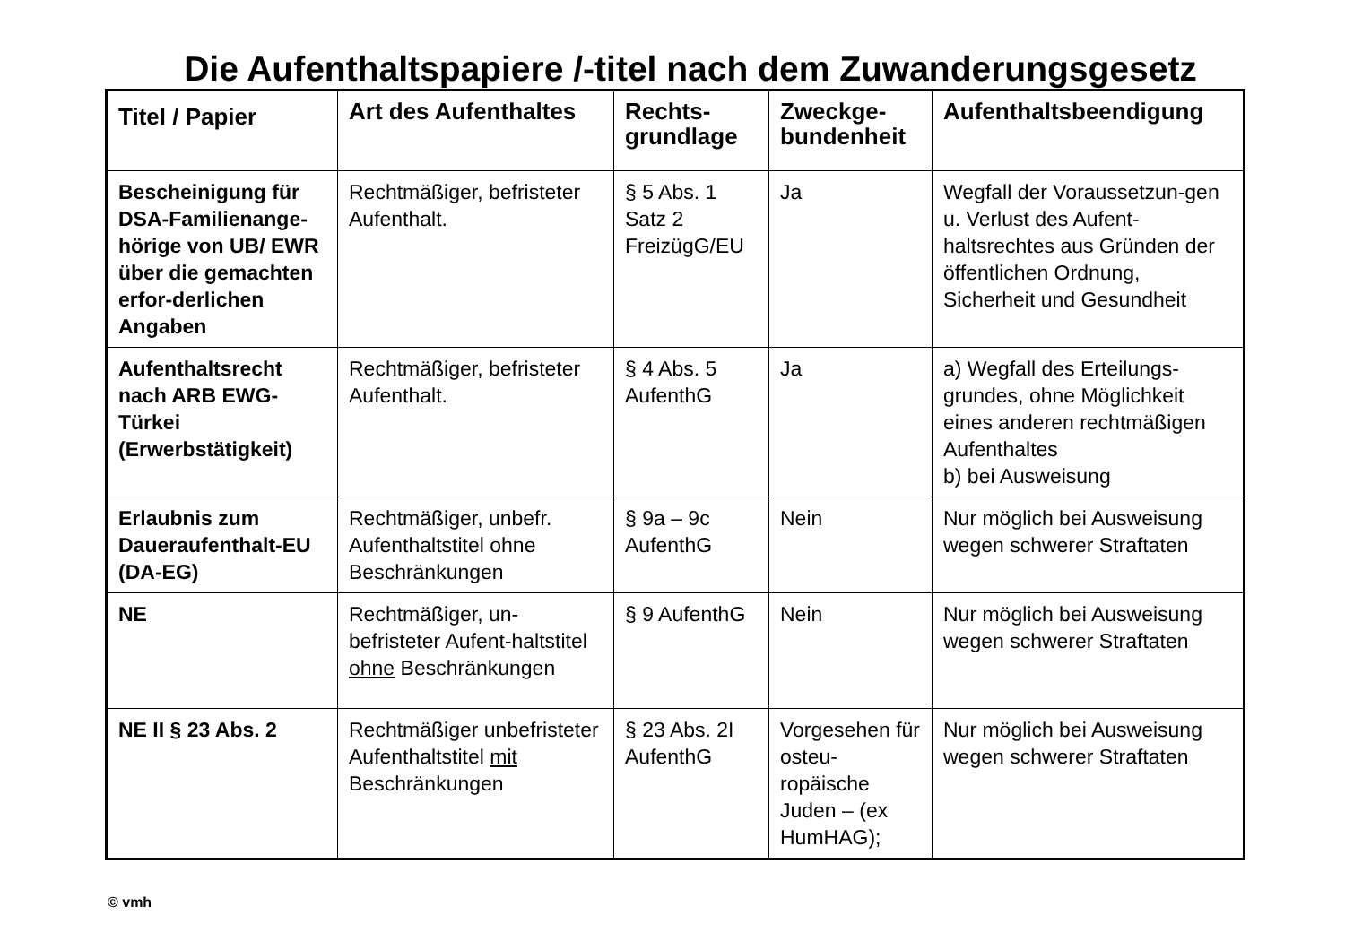Die Aufenthaltspapiere /-titel nach dem Zuwanderungsgesetz
| Titel / Papier | Art des Aufenthaltes | Rechts- grundlage | Zweckge- bundenheit | Aufenthaltsbeendigung |
| --- | --- | --- | --- | --- |
| Bescheinigung für DSA-Familienange-hörige von UB/ EWR über die gemachten erfor-derlichen Angaben | Rechtmäßiger, befristeter Aufenthalt. | § 5 Abs. 1 Satz 2 FreizügG/EU | Ja | Wegfall der Voraussetzun-gen u. Verlust des Aufent-haltsrechtes aus Gründen der öffentlichen Ordnung, Sicherheit und Gesundheit |
| Aufenthaltsrecht nach ARB EWG-Türkei (Erwerbstätigkeit) | Rechtmäßiger, befristeter Aufenthalt. | § 4 Abs. 5 AufenthG | Ja | a) Wegfall des Erteilungs-grundes, ohne Möglichkeit eines anderen rechtmäßigen Aufenthaltes b) bei Ausweisung |
| Erlaubnis zum Daueraufenthalt-EU (DA-EG) | Rechtmäßiger, unbefr. Aufenthaltstitel ohne Beschränkungen | § 9a – 9c AufenthG | Nein | Nur möglich bei Ausweisung wegen schwerer Straftaten |
| NE | Rechtmäßiger, un-befristeter Aufent-haltstitel ohne Beschränkungen | § 9 AufenthG | Nein | Nur möglich bei Ausweisung wegen schwerer Straftaten |
| NE II § 23 Abs. 2 | Rechtmäßiger unbefristeter Aufenthaltstitel mit Beschränkungen | § 23 Abs. 2I AufenthG | Vorgesehen für osteu-ropäische Juden – (ex HumHAG); | Nur möglich bei Ausweisung wegen schwerer Straftaten |
© vmh